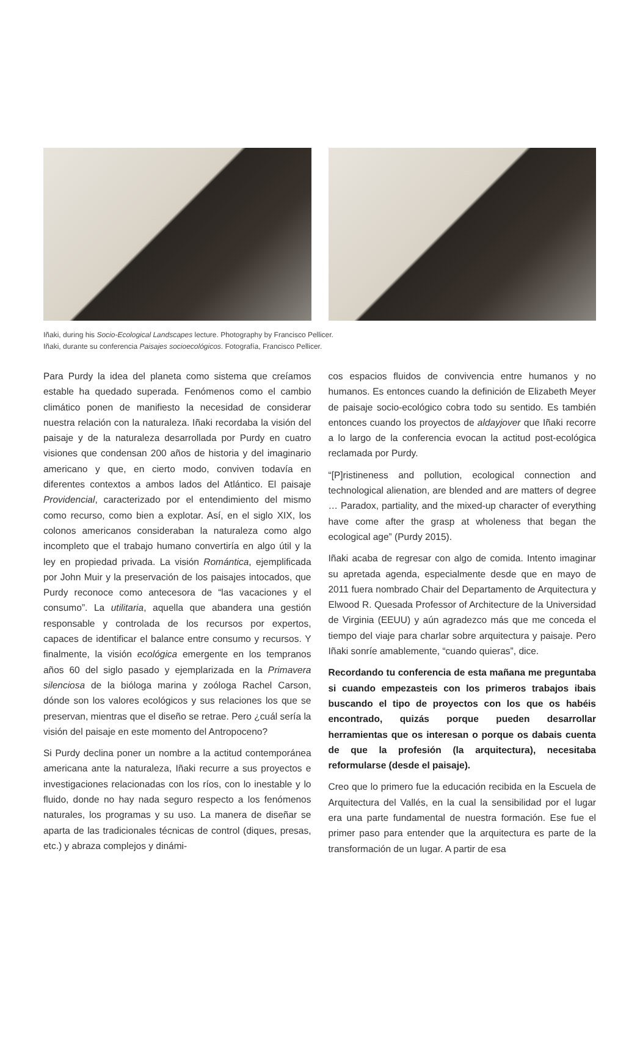Iñaki, during his Socio-Ecological Landscapes lecture. Photography by Francisco Pellicer.
Iñaki, durante su conferencia Paisajes socioecológicos. Fotografía, Francisco Pellicer.
Para Purdy la idea del planeta como sistema que creíamos estable ha quedado superada. Fenómenos como el cambio climático ponen de manifiesto la necesidad de considerar nuestra relación con la naturaleza. Iñaki recordaba la visión del paisaje y de la naturaleza desarrollada por Purdy en cuatro visiones que condensan 200 años de historia y del imaginario americano y que, en cierto modo, conviven todavía en diferentes contextos a ambos lados del Atlántico. El paisaje Providencial, caracterizado por el entendimiento del mismo como recurso, como bien a explotar. Así, en el siglo XIX, los colonos americanos consideraban la naturaleza como algo incompleto que el trabajo humano convertiría en algo útil y la ley en propiedad privada. La visión Romántica, ejemplificada por John Muir y la preservación de los paisajes intocados, que Purdy reconoce como antecesora de “las vacaciones y el consumo”. La utilitaria, aquella que abandera una gestión responsable y controlada de los recursos por expertos, capaces de identificar el balance entre consumo y recursos. Y finalmente, la visión ecológica emergente en los tempranos años 60 del siglo pasado y ejemplarizada en la Primavera silenciosa de la bióloga marina y zoóloga Rachel Carson, dónde son los valores ecológicos y sus relaciones los que se preservan, mientras que el diseño se retrae. Pero ¿cuál sería la visión del paisaje en este momento del Antropoceno?
Si Purdy declina poner un nombre a la actitud contemporánea americana ante la naturaleza, Iñaki recurre a sus proyectos e investigaciones relacionadas con los ríos, con lo inestable y lo fluido, donde no hay nada seguro respecto a los fenómenos naturales, los programas y su uso. La manera de diseñar se aparta de las tradicionales técnicas de control (diques, presas, etc.) y abraza complejos y dinámi-
cos espacios fluidos de convivencia entre humanos y no humanos. Es entonces cuando la definición de Elizabeth Meyer de paisaje socio-ecológico cobra todo su sentido. Es también entonces cuando los proyectos de aldayjover que Iñaki recorre a lo largo de la conferencia evocan la actitud post-ecológica reclamada por Purdy.
“[P]ristineness and pollution, ecological connection and technological alienation, are blended and are matters of degree … Paradox, partiality, and the mixed-up character of everything have come after the grasp at wholeness that began the ecological age” (Purdy 2015).
Iñaki acaba de regresar con algo de comida. Intento imaginar su apretada agenda, especialmente desde que en mayo de 2011 fuera nombrado Chair del Departamento de Arquitectura y Elwood R. Quesada Professor of Architecture de la Universidad de Virginia (EEUU) y aún agradezco más que me conceda el tiempo del viaje para charlar sobre arquitectura y paisaje. Pero Iñaki sonríe amablemente, “cuando quieras”, dice.
Recordando tu conferencia de esta mañana me preguntaba si cuando empezasteis con los primeros trabajos ibais buscando el tipo de proyectos con los que os habéis encontrado, quizás porque pueden desarrollar herramientas que os interesan o porque os dabais cuenta de que la profesión (la arquitectura), necesitaba reformularse (desde el paisaje).
Creo que lo primero fue la educación recibida en la Escuela de Arquitectura del Vallés, en la cual la sensibilidad por el lugar era una parte fundamental de nuestra formación. Ese fue el primer paso para entender que la arquitectura es parte de la transformación de un lugar. A partir de esa